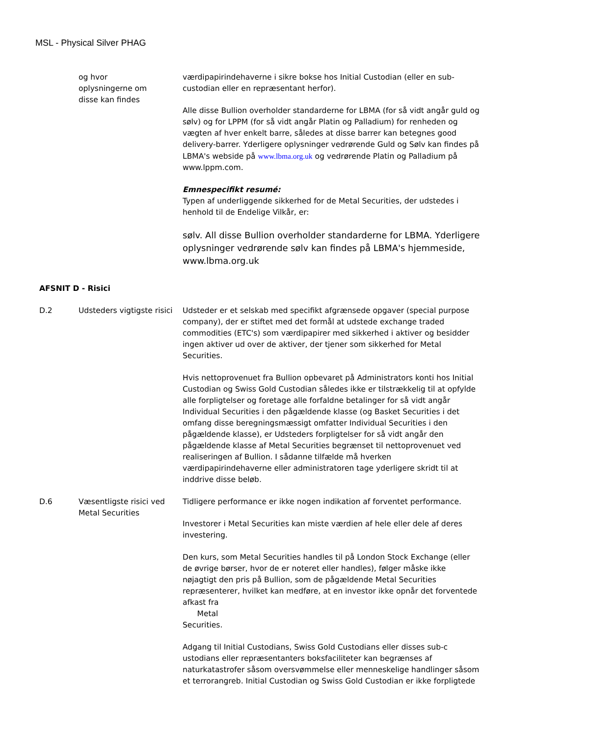MSL - Physical Silver PHAG
| | og hvor oplysningerne om disse kan findes | værdipapirindehaverne i sikre bokse hos Initial Custodian (eller en sub-custodian eller en repræsentant herfor). Alle disse Bullion overholder standarderne for LBMA (for så vidt angår guld og sølv) og for LPPM (for så vidt angår Platin og Palladium) for renheden og vægten af hver enkelt barre, således at disse barrer kan betegnes good delivery-barrer. Yderligere oplysninger vedrørende Guld og Sølv kan findes på LBMA's webside på www.lbma.org.uk og vedrørende Platin og Palladium på www.lppm.com. Emnespecifikt resumé: Typen af underliggende sikkerhed for de Metal Securities, der udstedes i henhold til de Endelige Vilkår, er: sølv. All disse Bullion overholder standarderne for LBMA. Yderligere oplysninger vedrørende sølv kan findes på LBMA's hjemmeside, www.lbma.org.uk |
| AFSNIT D - Risici | | |
| D.2 | Udsteders vigtigste risici | Udsteder er et selskab med specifikt afgrænsede opgaver (special purpose company), der er stiftet med det formål at udstede exchange traded commodities (ETC's) som værdipapirer med sikkerhed i aktiver og besidder ingen aktiver ud over de aktiver, der tjener som sikkerhed for Metal Securities. Hvis nettoprovenuet fra Bullion opbevaret på Administrators konti hos Initial Custodian og Swiss Gold Custodian således ikke er tilstrækkelig til at opfylde alle forpligtelser og foretage alle forfaldne betalinger for så vidt angår Individual Securities i den pågældende klasse (og Basket Securities i det omfang disse beregningsmæssigt omfatter Individual Securities i den pågældende klasse), er Udsteders forpligtelser for så vidt angår den pågældende klasse af Metal Securities begrænset til nettoprovenuet ved realiseringen af Bullion. I sådanne tilfælde må hverken værdipapirindehaverne eller administratoren tage yderligere skridt til at inddrive disse beløb. |
| D.6 | Væsentligste risici ved Metal Securities | Tidligere performance er ikke nogen indikation af forventet performance. Investorer i Metal Securities kan miste værdien af hele eller dele af deres investering. Den kurs, som Metal Securities handles til på London Stock Exchange (eller de øvrige børser, hvor de er noteret eller handles), følger måske ikke nøjagtigt den pris på Bullion, som de pågældende Metal Securities repræsenterer, hvilket kan medføre, at en investor ikke opnår det forventede afkast fra Metal Securities. Adgang til Initial Custodians, Swiss Gold Custodians eller disses sub-c ustodians eller repræsentanters boksfaciliteter kan begrænses af naturkatastrofer såsom oversvømmelse eller menneskelige handlinger såsom et terrorangreb. Initial Custodian og Swiss Gold Custodian er ikke forpligtede |